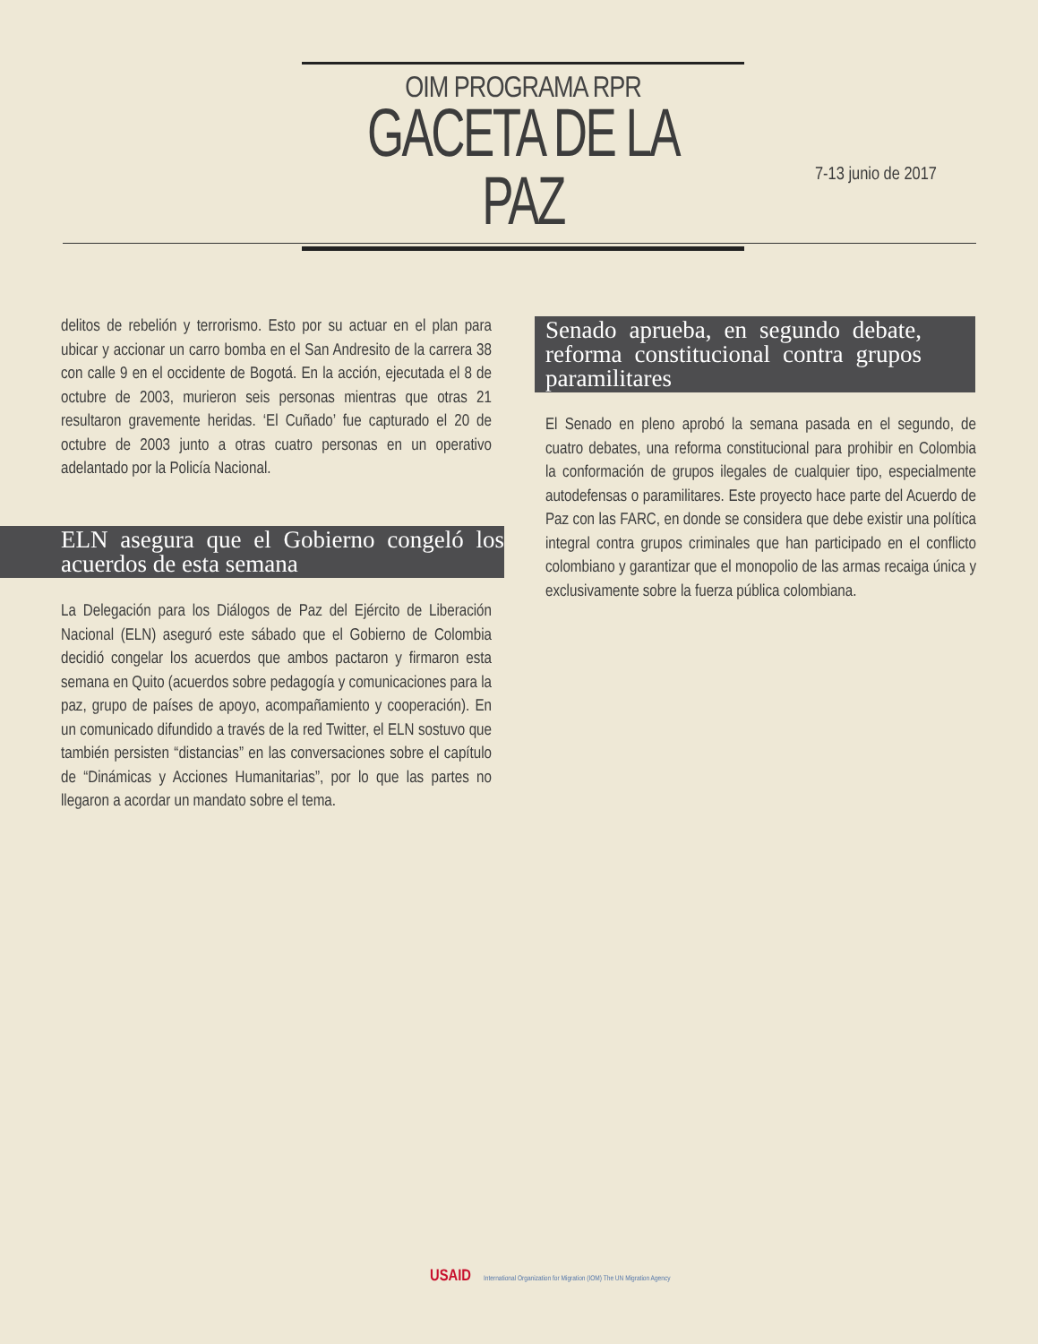OIM PROGRAMA RPR
GACETA DE LA PAZ
7-13 junio de 2017
delitos de rebelión y terrorismo. Esto por su actuar en el plan para ubicar y accionar un carro bomba en el San Andresito de la carrera 38 con calle 9 en el occidente de Bogotá. En la acción, ejecutada el 8 de octubre de 2003, murieron seis personas mientras que otras 21 resultaron gravemente heridas. ‘El Cuñado’ fue capturado el 20 de octubre de 2003 junto a otras cuatro personas en un operativo adelantado por la Policía Nacional.
ELN asegura que el Gobierno congeló los acuerdos de esta semana
La Delegación para los Diálogos de Paz del Ejército de Liberación Nacional (ELN) aseguró este sábado que el Gobierno de Colombia decidió congelar los acuerdos que ambos pactaron y firmaron esta semana en Quito (acuerdos sobre pedagogía y comunicaciones para la paz, grupo de países de apoyo, acompañamiento y cooperación). En un comunicado difundido a través de la red Twitter, el ELN sostuvo que también persisten “distancias” en las conversaciones sobre el capítulo de “Dinámicas y Acciones Humanitarias”, por lo que las partes no llegaron a acordar un mandato sobre el tema.
Senado aprueba, en segundo debate, reforma constitucional contra grupos paramilitares
El Senado en pleno aprobó la semana pasada en el segundo, de cuatro debates, una reforma constitucional para prohibir en Colombia la conformación de grupos ilegales de cualquier tipo, especialmente autodefensas o paramilitares. Este proyecto hace parte del Acuerdo de Paz con las FARC, en donde se considera que debe existir una política integral contra grupos criminales que han participado en el conflicto colombiano y garantizar que el monopolio de las armas recaiga única y exclusivamente sobre la fuerza pública colombiana.
USAID International Organization for Migration (IOM) The UN Migration Agency